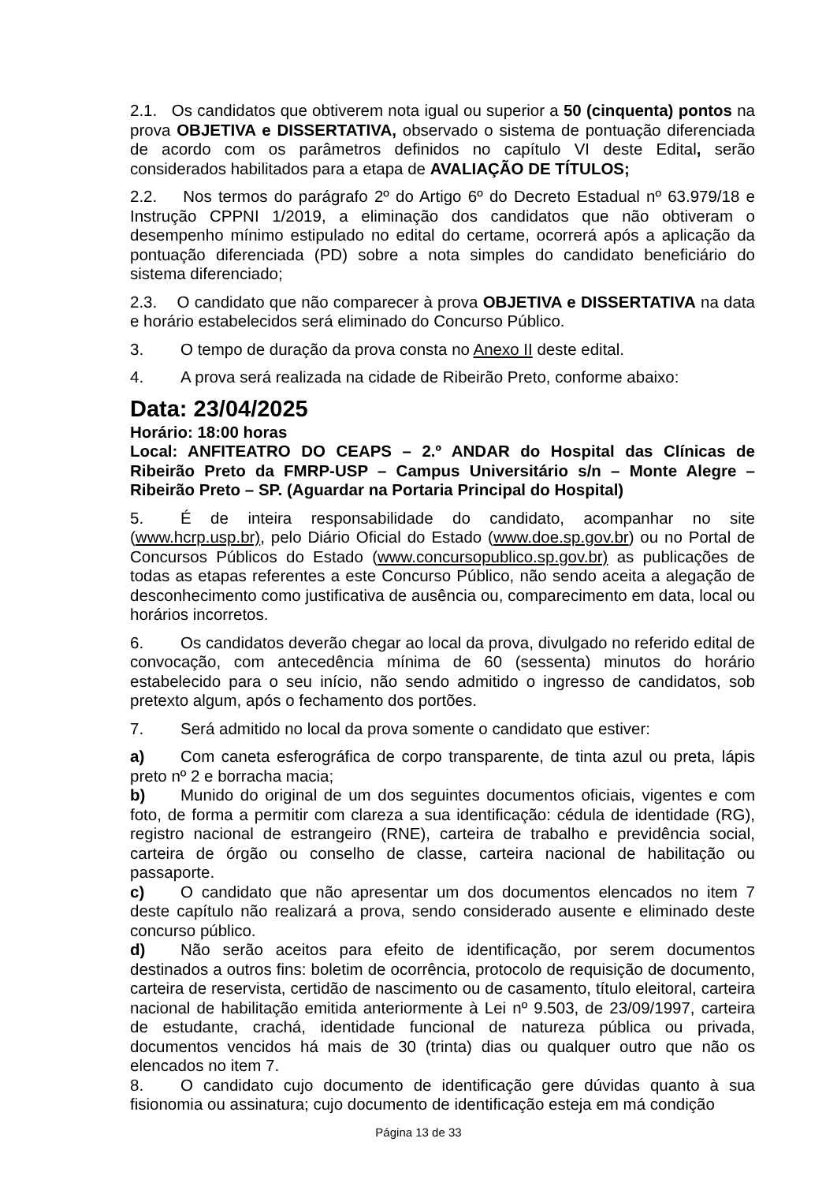2.1. Os candidatos que obtiverem nota igual ou superior a 50 (cinquenta) pontos na prova OBJETIVA e DISSERTATIVA, observado o sistema de pontuação diferenciada de acordo com os parâmetros definidos no capítulo VI deste Edital, serão considerados habilitados para a etapa de AVALIAÇÃO DE TÍTULOS;
2.2. Nos termos do parágrafo 2º do Artigo 6º do Decreto Estadual nº 63.979/18 e Instrução CPPNI 1/2019, a eliminação dos candidatos que não obtiveram o desempenho mínimo estipulado no edital do certame, ocorrerá após a aplicação da pontuação diferenciada (PD) sobre a nota simples do candidato beneficiário do sistema diferenciado;
2.3. O candidato que não comparecer à prova OBJETIVA e DISSERTATIVA na data e horário estabelecidos será eliminado do Concurso Público.
3. O tempo de duração da prova consta no Anexo II deste edital.
4. A prova será realizada na cidade de Ribeirão Preto, conforme abaixo:
Data: 23/04/2025
Horário: 18:00 horas
Local: ANFITEATRO DO CEAPS – 2.º ANDAR do Hospital das Clínicas de Ribeirão Preto da FMRP-USP – Campus Universitário s/n – Monte Alegre – Ribeirão Preto – SP. (Aguardar na Portaria Principal do Hospital)
5. É de inteira responsabilidade do candidato, acompanhar no site (www.hcrp.usp.br), pelo Diário Oficial do Estado (www.doe.sp.gov.br) ou no Portal de Concursos Públicos do Estado (www.concursopublico.sp.gov.br) as publicações de todas as etapas referentes a este Concurso Público, não sendo aceita a alegação de desconhecimento como justificativa de ausência ou, comparecimento em data, local ou horários incorretos.
6. Os candidatos deverão chegar ao local da prova, divulgado no referido edital de convocação, com antecedência mínima de 60 (sessenta) minutos do horário estabelecido para o seu início, não sendo admitido o ingresso de candidatos, sob pretexto algum, após o fechamento dos portões.
7. Será admitido no local da prova somente o candidato que estiver:
a) Com caneta esferográfica de corpo transparente, de tinta azul ou preta, lápis preto nº 2 e borracha macia;
b) Munido do original de um dos seguintes documentos oficiais, vigentes e com foto, de forma a permitir com clareza a sua identificação: cédula de identidade (RG), registro nacional de estrangeiro (RNE), carteira de trabalho e previdência social, carteira de órgão ou conselho de classe, carteira nacional de habilitação ou passaporte.
c) O candidato que não apresentar um dos documentos elencados no item 7 deste capítulo não realizará a prova, sendo considerado ausente e eliminado deste concurso público.
d) Não serão aceitos para efeito de identificação, por serem documentos destinados a outros fins: boletim de ocorrência, protocolo de requisição de documento, carteira de reservista, certidão de nascimento ou de casamento, título eleitoral, carteira nacional de habilitação emitida anteriormente à Lei nº 9.503, de 23/09/1997, carteira de estudante, crachá, identidade funcional de natureza pública ou privada, documentos vencidos há mais de 30 (trinta) dias ou qualquer outro que não os elencados no item 7.
8. O candidato cujo documento de identificação gere dúvidas quanto à sua fisionomia ou assinatura; cujo documento de identificação esteja em má condição
Página 13 de 33